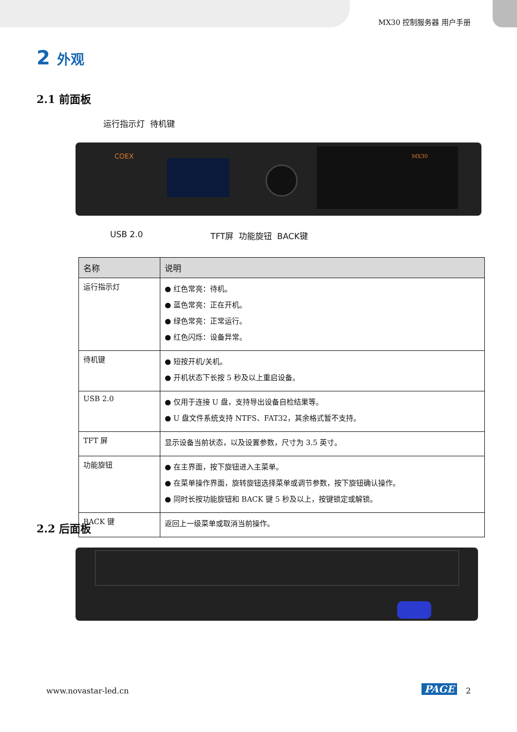MX30 控制服务器 用户手册
2 外观
2.1 前面板
运行指示灯 待机键
COEX MX30
USB 2.0 TFT屏 功能旋钮 BACK键
| 名称 | 说明 |
| --- | --- |
| 运行指示灯 | ● 红色常亮：待机。 ● 蓝色常亮：正在开机。 ● 绿色常亮：正常运行。 ● 红色闪烁：设备异常。 |
| 待机键 | ● 短按开机/关机。 ● 开机状态下长按 5 秒及以上重启设备。 |
| USB 2.0 | ● 仅用于连接 U 盘，支持导出设备自检结果等。 ● U 盘文件系统支持 NTFS、FAT32，其余格式暂不支持。 |
| TFT 屏 | 显示设备当前状态，以及设置参数，尺寸为 3.5 英寸。 |
| 功能旋钮 | ● 在主界面，按下旋钮进入主菜单。 ● 在菜单操作界面，旋转旋钮选择菜单或调节参数，按下旋钮确认操作。 ● 同时长按功能旋钮和 BACK 键 5 秒及以上，按键锁定或解锁。 |
| BACK 键 | 返回上一级菜单或取消当前操作。 |
2.2 后面板
www.novastar-led.cn PAGE 2